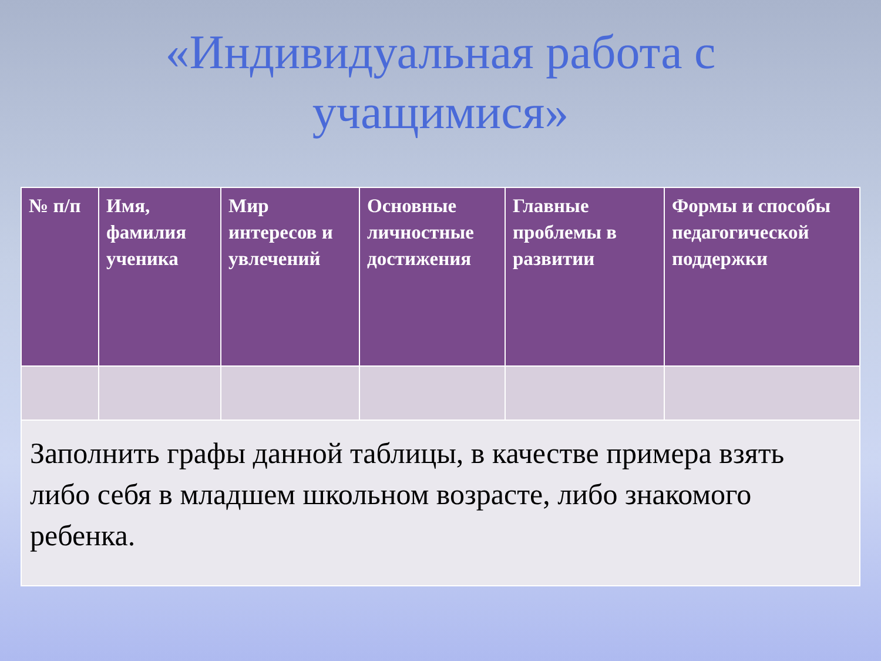«Индивидуальная работа с
учащимися»
| № п/п | Имя, фамилия ученика | Мир интересов и увлечений | Основные личностные достижения | Главные проблемы в развитии | Формы и способы педагогической поддержки |
| --- | --- | --- | --- | --- | --- |
| Заполнить графы данной таблицы, в качестве примера взять либо себя в младшем школьном возрасте, либо знакомого ребенка. | | | | | |